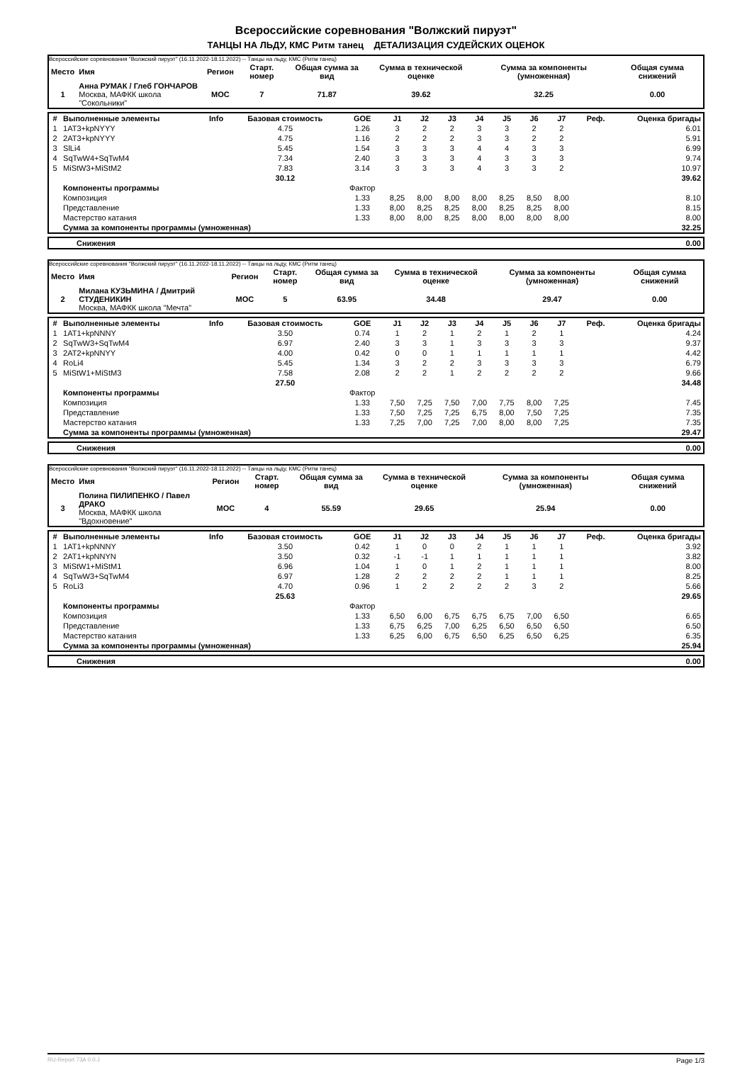Всероссийские соревнования "Волжский пируэт"
ТАНЦЫ НА ЛЬДУ, КМС Ритм танец ДЕТАЛИЗАЦИЯ СУДЕЙСКИХ ОЦЕНОК
Всероссийские соревнования "Волжский пируэт" (16.11.2022-18.11.2022) -- Танцы на льду, КМС (Ритм танец)
| Место | Имя | Регион | Старт. номер | Общая сумма за вид | Сумма в технической оценке | Сумма за компоненты (умноженная) | Общая сумма снижений |
| --- | --- | --- | --- | --- | --- | --- | --- |
| 1 | Анна РУМАК / Глеб ГОНЧАРОВ Москва, МАФКК школа "Сокольники" | MOC | 7 | 71.87 | 39.62 | 32.25 | 0.00 |
| # | Выполненные элементы | Info | Базовая стоимость | GOE | J1 | J2 | J3 | J4 | J5 | J6 | J7 | Реф. | Оценка бригады |
| --- | --- | --- | --- | --- | --- | --- | --- | --- | --- | --- | --- | --- | --- |
| 1 | 1AT3+kpNYYY | | 4.75 | 1.26 | 3 | 2 | 2 | 3 | 3 | 2 | 2 | | 6.01 |
| 2 | 2AT3+kpNYYY | | 4.75 | 1.16 | 2 | 2 | 2 | 3 | 3 | 2 | 2 | | 5.91 |
| 3 | SlLi4 | | 5.45 | 1.54 | 3 | 3 | 3 | 4 | 4 | 3 | 3 | | 6.99 |
| 4 | SqTwW4+SqTwM4 | | 7.34 | 2.40 | 3 | 3 | 3 | 4 | 3 | 3 | 3 | | 9.74 |
| 5 | MiStW3+MiStM2 | | 7.83 | 3.14 | 3 | 3 | 3 | 4 | 3 | 3 | 2 | | 10.97 |
| | | | 30.12 | | | | | | | | | | 39.62 |
| | Компоненты программы | | | Фактор | | | | | | | | | |
| | Композиция | | | 1.33 | 8,25 | 8,00 | 8,00 | 8,00 | 8,25 | 8,50 | 8,00 | | 8.10 |
| | Представление | | | 1.33 | 8,00 | 8,25 | 8,25 | 8,00 | 8,25 | 8,25 | 8,00 | | 8.15 |
| | Мастерство катания | | | 1.33 | 8,00 | 8,00 | 8,25 | 8,00 | 8,00 | 8,00 | 8,00 | | 8.00 |
| | Сумма за компоненты программы (умноженная) | | | | | | | | | | | | 32.25 |
| | Снижения | 0.00 |
Всероссийские соревнования "Волжский пируэт" (16.11.2022-18.11.2022) -- Танцы на льду, КМС (Ритм танец)
| Место | Имя | Регион | Старт. номер | Общая сумма за вид | Сумма в технической оценке | Сумма за компоненты (умноженная) | Общая сумма снижений |
| --- | --- | --- | --- | --- | --- | --- | --- |
| 2 | Милана КУЗЬМИНА / Дмитрий СТУДЕНИКИН Москва, МАФКК школа "Мечта" | MOC | 5 | 63.95 | 34.48 | 29.47 | 0.00 |
| # | Выполненные элементы | Info | Базовая стоимость | GOE | J1 | J2 | J3 | J4 | J5 | J6 | J7 | Реф. | Оценка бригады |
| --- | --- | --- | --- | --- | --- | --- | --- | --- | --- | --- | --- | --- | --- |
| 1 | 1AT1+kpNNNY | | 3.50 | 0.74 | 1 | 2 | 1 | 2 | 1 | 2 | 1 | | 4.24 |
| 2 | SqTwW3+SqTwM4 | | 6.97 | 2.40 | 3 | 3 | 1 | 3 | 3 | 3 | 3 | | 9.37 |
| 3 | 2AT2+kpNNYY | | 4.00 | 0.42 | 0 | 0 | 1 | 1 | 1 | 1 | 1 | | 4.42 |
| 4 | RoLi4 | | 5.45 | 1.34 | 3 | 2 | 2 | 3 | 3 | 3 | 3 | | 6.79 |
| 5 | MiStW1+MiStM3 | | 7.58 | 2.08 | 2 | 2 | 1 | 2 | 2 | 2 | 2 | | 9.66 |
| | | | 27.50 | | | | | | | | | | 34.48 |
| | Компоненты программы | | | Фактор | | | | | | | | | |
| | Композиция | | | 1.33 | 7,50 | 7,25 | 7,50 | 7,00 | 7,75 | 8,00 | 7,25 | | 7.45 |
| | Представление | | | 1.33 | 7,50 | 7,25 | 7,25 | 6,75 | 8,00 | 7,50 | 7,25 | | 7.35 |
| | Мастерство катания | | | 1.33 | 7,25 | 7,00 | 7,25 | 7,00 | 8,00 | 8,00 | 7,25 | | 7.35 |
| | Сумма за компоненты программы (умноженная) | | | | | | | | | | | | 29.47 |
| | Снижения | 0.00 |
Всероссийские соревнования "Волжский пируэт" (16.11.2022-18.11.2022) -- Танцы на льду, КМС (Ритм танец)
| Место | Имя | Регион | Старт. номер | Общая сумма за вид | Сумма в технической оценке | Сумма за компоненты (умноженная) | Общая сумма снижений |
| --- | --- | --- | --- | --- | --- | --- | --- |
| 3 | Полина ПИЛИПЕНКО / Павел ДРАКО Москва, МАФКК школа "Вдохновение" | MOC | 4 | 55.59 | 29.65 | 25.94 | 0.00 |
| # | Выполненные элементы | Info | Базовая стоимость | GOE | J1 | J2 | J3 | J4 | J5 | J6 | J7 | Реф. | Оценка бригады |
| --- | --- | --- | --- | --- | --- | --- | --- | --- | --- | --- | --- | --- | --- |
| 1 | 1AT1+kpNNNY | | 3.50 | 0.42 | 1 | 0 | 0 | 2 | 1 | 1 | 1 | | 3.92 |
| 2 | 2AT1+kpNNYN | | 3.50 | 0.32 | -1 | -1 | 1 | 1 | 1 | 1 | 1 | | 3.82 |
| 3 | MiStW1+MiStM1 | | 6.96 | 1.04 | 1 | 0 | 1 | 2 | 1 | 1 | 1 | | 8.00 |
| 4 | SqTwW3+SqTwM4 | | 6.97 | 1.28 | 2 | 2 | 2 | 2 | 1 | 1 | 1 | | 8.25 |
| 5 | RoLi3 | | 4.70 | 0.96 | 1 | 2 | 2 | 2 | 2 | 3 | 2 | | 5.66 |
| | | | 25.63 | | | | | | | | | | 29.65 |
| | Компоненты программы | | | Фактор | | | | | | | | | |
| | Композиция | | | 1.33 | 6,50 | 6,00 | 6,75 | 6,75 | 6,75 | 7,00 | 6,50 | | 6.65 |
| | Представление | | | 1.33 | 6,75 | 6,25 | 7,00 | 6,25 | 6,50 | 6,50 | 6,50 | | 6.50 |
| | Мастерство катания | | | 1.33 | 6,25 | 6,00 | 6,75 | 6,50 | 6,25 | 6,50 | 6,25 | | 6.35 |
| | Сумма за компоненты программы (умноженная) | | | | | | | | | | | | 25.94 |
| | Снижения | 0.00 |
RU-Report 73A 0.0.J Page 1/3